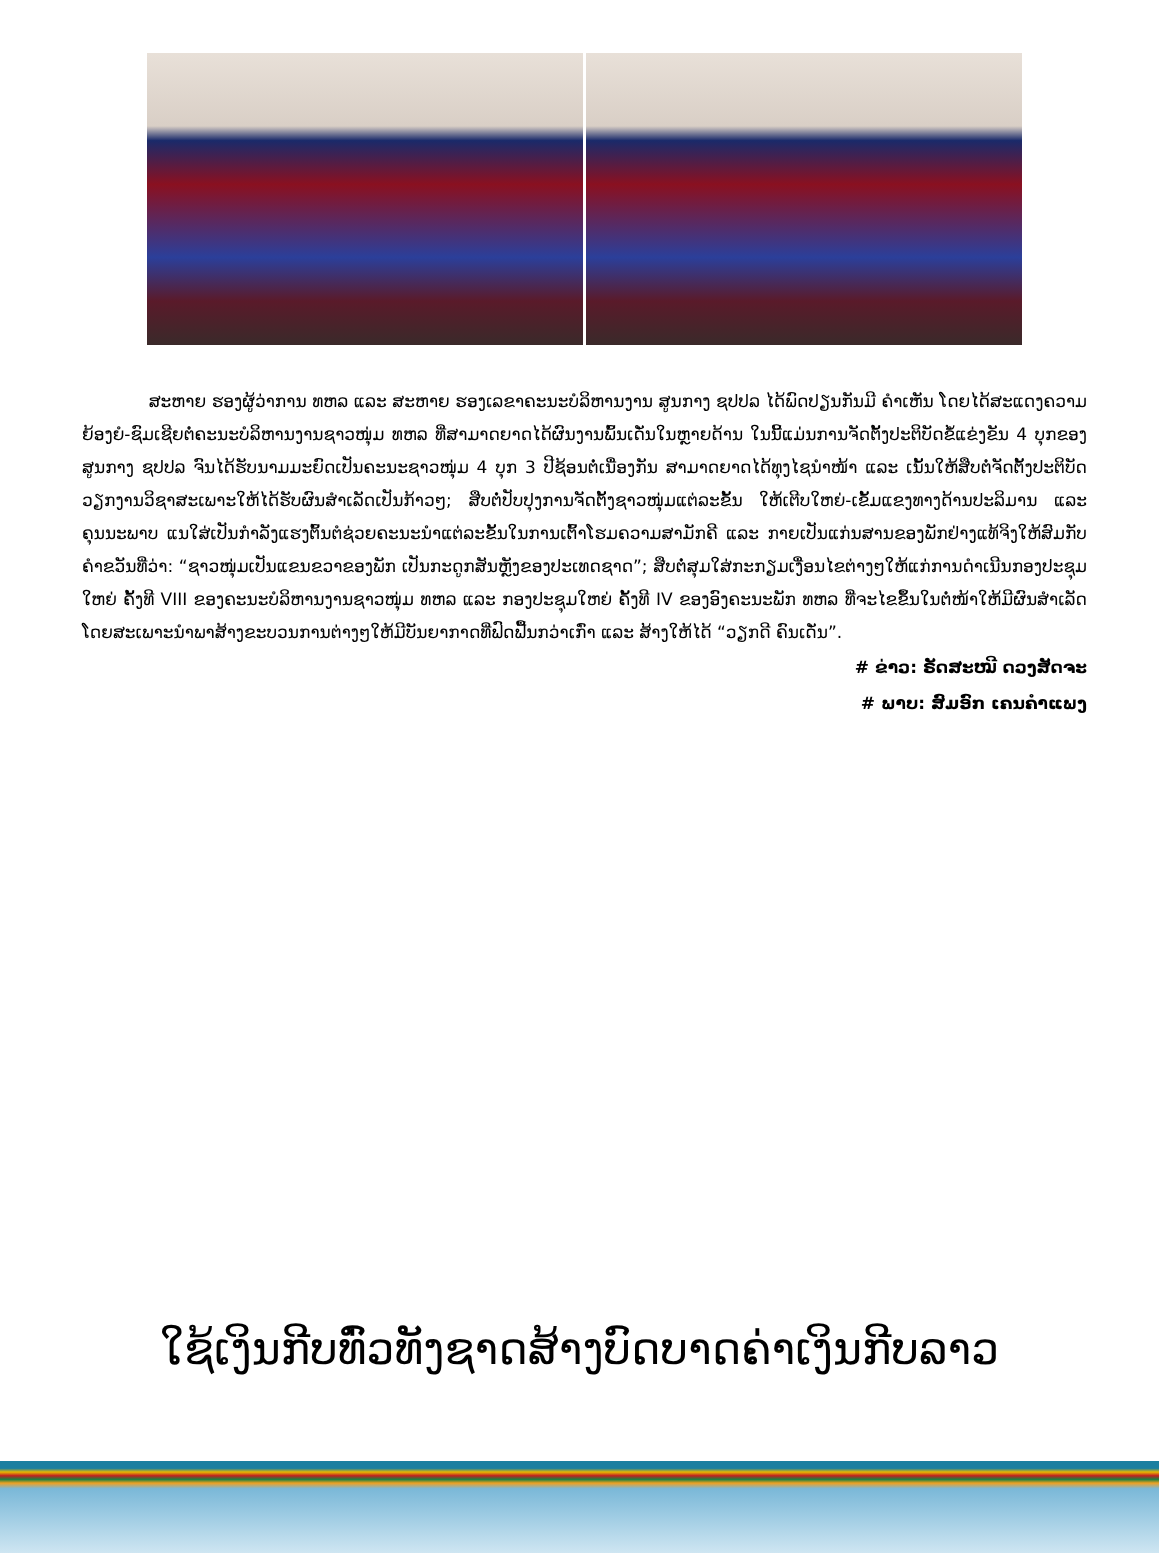ສະຫາຍ ຮອງຜູ້ວ່າການ ທຫລ ແລະ ສະຫາຍ ຮອງເລຂາຄະນະບໍລິຫານງານ ສູນກາງ ຊປປລ ໄດ້ພົດປຽນກັນມີ ຄໍາເຫັນ ໂດຍໄດ້ສະແດງຄວາມຍ້ອງຍໍ-ຊົມເຊີຍຕໍ່ຄະນະບໍລິຫານງານຊາວໜຸ່ມ ທຫລ ທີ່ສາມາດຍາດໄດ້ຜົນງານພົ້ນເດັ່ນໃນຫຼາຍດ້ານ ໃນນີ້ແມ່ນການຈັດຕັ້ງປະຕິບັດຂໍ້ແຂ່ງຂັນ 4 ບຸກຂອງສູນກາງ ຊປປລ ຈົນໄດ້ຮັບນາມມະຍົດເປັນຄະນະຊາວໜຸ່ມ 4 ບຸກ 3 ປີຊ້ອນຕໍ່ເນື່ອງກັນ ສາມາດຍາດໄດ້ທຸງໄຊນໍາໜ້າ ແລະ ເນັ້ນໃຫ້ສືບຕໍ່ຈັດຕັ້ງປະຕິບັດວຽກງານວິຊາສະເພາະໃຫ້ໄດ້ຮັບຜົນສໍາເລັດເປັນກ້າວໆ; ສືບຕໍ່ປັບປຸງການຈັດຕັ້ງຊາວໜຸ່ມແຕ່ລະຂັ້ນ ໃຫ້ເຕີບໃຫຍ່-ເຂັ້ມແຂງທາງດ້ານປະລິມານ ແລະ ຄຸນນະພາບ ແນໃສ່ເປັນກໍາລັງແຮງຕົ້ນຕໍຊ່ວຍຄະນະນໍາແຕ່ລະຂັ້ນໃນການເຕົ້າໂຮມຄວາມສາມັກຄີ ແລະ ກາຍເປັນແກ່ນສານຂອງພັກຢ່າງແທ້ຈິງໃຫ້ສົມກັບຄໍາຂວັນທີ່ວ່າ: “ຊາວໜຸ່ມເປັນແຂນຂວາຂອງພັກ ເປັນກະດູກສັນຫຼັງຂອງປະເທດຊາດ”; ສືບຕໍ່ສຸມໃສ່ກະກຽມເງື່ອນໄຂຕ່າງໆໃຫ້ແກ່ການດໍາເນີນກອງປະຊຸມໃຫຍ່ ຄັ້ງທີ VIII ຂອງຄະນະບໍລິຫານງານຊາວໜຸ່ມ ທຫລ ແລະ ກອງປະຊຸມໃຫຍ່ ຄັ້ງທີ IV ຂອງອົງຄະນະພັກ ທຫລ ທີ່ຈະໄຂຂຶ້ນໃນຕໍ່ໜ້າໃຫ້ມີຜົນສໍາເລັດ ໂດຍສະເພາະນໍາພາສ້າງຂະບວນການຕ່າງໆໃຫ້ມີບັນຍາກາດທີ່ຟົດຟື້ນກວ່າເກົ່າ ແລະ ສ້າງໃຫ້ໄດ້ “ວຽກດີ ຄົນເດັ່ນ”.
# ຂ່າວ: ຣັດສະໝີ ດວງສັດຈະ
# ພາບ: ສົມອົກ ເຄນຄໍາແພງ
ໃຊ້ເງິນກີບທົ່ວທັງຊາດສ້າງບົດບາດຄ່າເງິນກີບລາວ